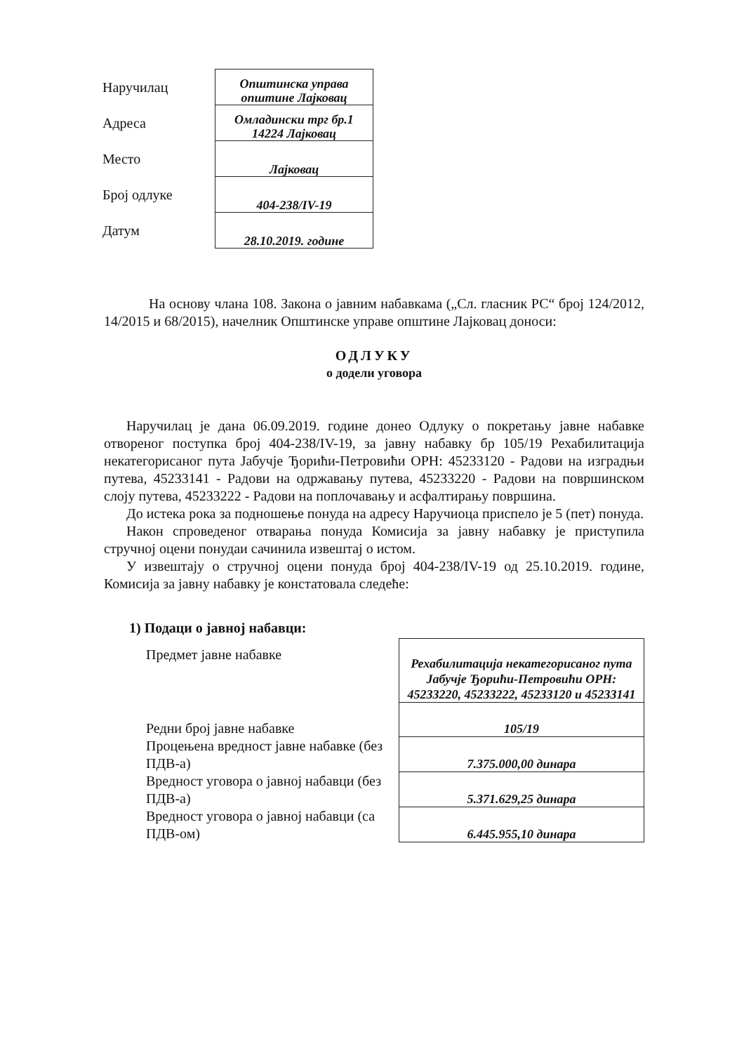| Наручилац | Општинска управа општине Лајковац |
| Адреса | Омладински трг бр.1 14224 Лајковац |
| Место | Лајковац |
| Број одлуке | 404-238/IV-19 |
| Датум | 28.10.2019. године |
На основу члана 108. Закона о јавним набавкама („Сл. гласник РС“ број 124/2012, 14/2015 и 68/2015), начелник Општинске управе општине Лајковац доноси:
ОДЛУКУ
о додели уговора
Наручилац је дана 06.09.2019. године донео Одлуку о покретању јавне набавке отвореног поступка број 404-238/IV-19, за јавну набавку бр 105/19 Рехабилитација некатегорисаног пута Јабучје Ђорићи-Петровићи ОРН: 45233120 - Радови на изградњи путева, 45233141 - Радови на одржавању путева, 45233220 - Радови на површинском слоју путева, 45233222 - Радови на поплочавању и асфалтирању површина.
До истека рока за подношење понуда на адресу Наручиоца приспело је 5 (пет) понуда.
Након спроведеног отварања понуда Комисија за јавну набавку је приступила стручној оцени понудаи сачинила извештај о истом.
У извештају о стручној оцени понуда број 404-238/IV-19 од 25.10.2019. године, Комисија за јавну набавку је констатовала следеће:
1) Подаци о јавној набавци:
| Предмет јавне набавке | Рехабилитација некатегорисаног пута Јабучје Ђорићи-Петровићи ОРН: 45233220, 45233222, 45233120 и 45233141 |
| Редни број јавне набавке | 105/19 |
| Процењена вредност јавне набавке (без ПДВ-а) | 7.375.000,00 динара |
| Вредност уговора о јавној набавци (без ПДВ-а) | 5.371.629,25 динара |
| Вредност уговора о јавној набавци (са ПДВ-ом) | 6.445.955,10 динара |